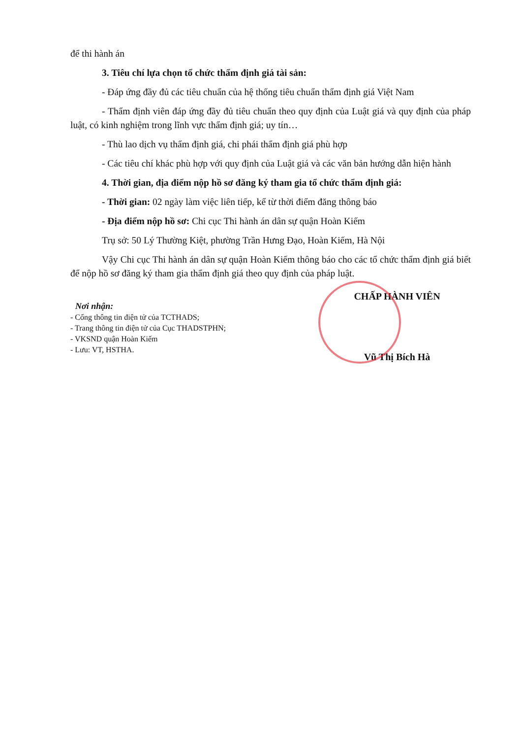để thi hành án
3. Tiêu chí lựa chọn tổ chức thẩm định giá tài sản:
- Đáp ứng đầy đủ các tiêu chuẩn của hệ thống tiêu chuẩn thẩm định giá Việt Nam
- Thẩm định viên đáp ứng đầy đủ tiêu chuẩn theo quy định của Luật giá và quy định của pháp luật, có kinh nghiệm trong lĩnh vực thẩm định giá; uy tín…
- Thù lao dịch vụ thẩm định giá, chi phái thẩm định giá phù hợp
- Các tiêu chí khác phù hợp với quy định của Luật giá và các văn bản hướng dẫn hiện hành
4. Thời gian, địa điểm nộp hồ sơ đăng ký tham gia tổ chức thẩm định giá:
- Thời gian: 02 ngày làm việc liên tiếp, kể từ thời điểm đăng thông báo
- Địa điểm nộp hồ sơ: Chi cục Thi hành án dân sự quận Hoàn Kiếm
Trụ sở: 50 Lý Thường Kiệt, phường Trần Hưng Đạo, Hoàn Kiếm, Hà Nội
Vậy Chi cục Thi hành án dân sự quận Hoàn Kiếm thông báo cho các tổ chức thẩm định giá biết để nộp hồ sơ đăng ký tham gia thẩm định giá theo quy định của pháp luật.
Nơi nhận:
- Cổng thông tin điện tử của TCTHADS;
- Trang thông tin điện tử của Cục THADSTPHN;
- VKSND quận Hoàn Kiếm
- Lưu: VT, HSTHA.
CHẤP HÀNH VIÊN
Vũ Thị Bích Hà